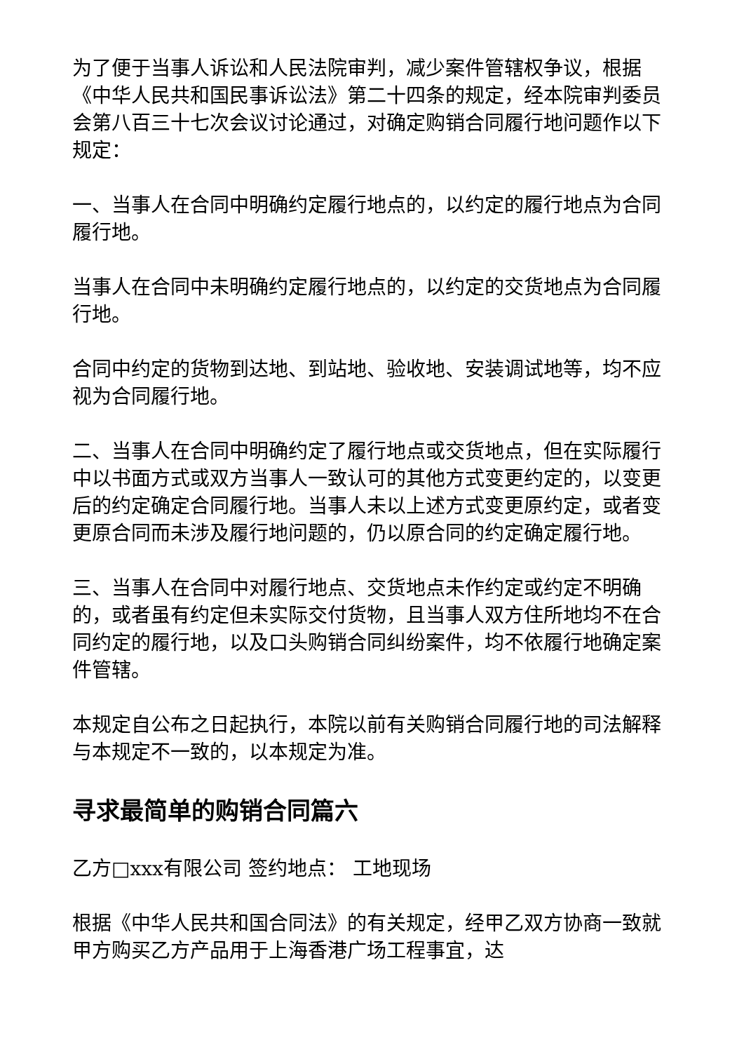为了便于当事人诉讼和人民法院审判，减少案件管辖权争议，根据《中华人民共和国民事诉讼法》第二十四条的规定，经本院审判委员会第八百三十七次会议讨论通过，对确定购销合同履行地问题作以下规定：
一、当事人在合同中明确约定履行地点的，以约定的履行地点为合同履行地。
当事人在合同中未明确约定履行地点的，以约定的交货地点为合同履行地。
合同中约定的货物到达地、到站地、验收地、安装调试地等，均不应视为合同履行地。
二、当事人在合同中明确约定了履行地点或交货地点，但在实际履行中以书面方式或双方当事人一致认可的其他方式变更约定的，以变更后的约定确定合同履行地。当事人未以上述方式变更原约定，或者变更原合同而未涉及履行地问题的，仍以原合同的约定确定履行地。
三、当事人在合同中对履行地点、交货地点未作约定或约定不明确的，或者虽有约定但未实际交付货物，且当事人双方住所地均不在合同约定的履行地，以及口头购销合同纠纷案件，均不依履行地确定案件管辖。
本规定自公布之日起执行，本院以前有关购销合同履行地的司法解释与本规定不一致的，以本规定为准。
寻求最简单的购销合同篇六
乙方□xxx有限公司 签约地点： 工地现场
根据《中华人民共和国合同法》的有关规定，经甲乙双方协商一致就甲方购买乙方产品用于上海香港广场工程事宜，达